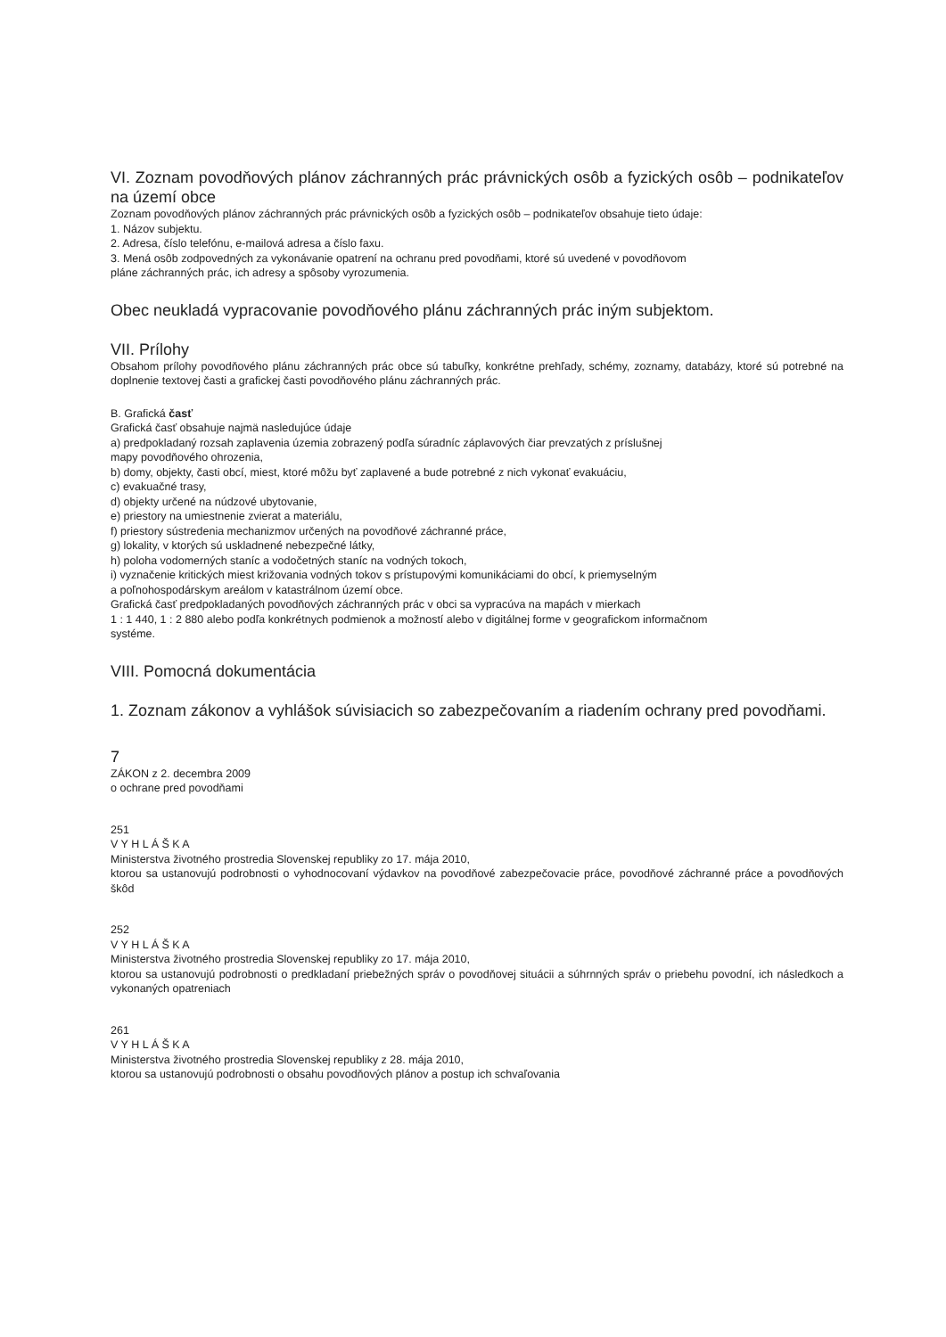VI. Zoznam povodňových plánov záchranných prác právnických osôb a fyzických osôb – podnikateľov na území obce
Zoznam povodňových plánov záchranných prác právnických osôb a fyzických osôb – podnikateľov obsahuje tieto údaje:
1. Názov subjektu.
2. Adresa, číslo telefónu, e-mailová adresa a číslo faxu.
3. Mená osôb zodpovedných za vykonávanie opatrení na ochranu pred povodňami, ktoré sú uvedené v povodňovom
pláne záchranných prác, ich adresy a spôsoby vyrozumenia.
Obec neukladá vypracovanie povodňového plánu záchranných prác iným subjektom.
VII. Prílohy
Obsahom prílohy povodňového plánu záchranných prác obce sú tabuľky, konkrétne prehľady, schémy, zoznamy, databázy, ktoré sú potrebné na doplnenie textovej časti a grafickej časti povodňového plánu záchranných prác.
B. Grafická časť
Grafická časť obsahuje najmä nasledujúce údaje
a) predpokladaný rozsah zaplavenia územia zobrazený podľa súradníc záplavových čiar prevzatých z príslušnej
mapy povodňového ohrozenia,
b) domy, objekty, časti obcí, miest, ktoré môžu byť zaplavené a bude potrebné z nich vykonať evakuáciu,
c) evakuačné trasy,
d) objekty určené na núdzové ubytovanie,
e) priestory na umiestnenie zvierat a materiálu,
f) priestory sústredenia mechanizmov určených na povodňové záchranné práce,
g) lokality, v ktorých sú uskladnené nebezpečné látky,
h) poloha vodomerných staníc a vodočetných staníc na vodných tokoch,
i) vyznačenie kritických miest križovania vodných tokov s prístupovými komunikáciami do obcí, k priemyselným
a poľnohospodárskym areálom v katastrálnom území obce.
Grafická časť predpokladaných povodňových záchranných prác v obci sa vypracúva na mapách v mierkach
1 : 1 440, 1 : 2 880 alebo podľa konkrétnych podmienok a možností alebo v digitálnej forme v geografickom informačnom
systéme.
VIII. Pomocná dokumentácia
1. Zoznam zákonov a vyhlášok súvisiacich so zabezpečovaním a riadením ochrany pred povodňami.
7
ZÁKON z 2. decembra 2009
o ochrane pred povodňami
251
V Y H L Á Š K A
Ministerstva životného prostredia Slovenskej republiky zo 17. mája 2010,
ktorou sa ustanovujú podrobnosti o vyhodnocovaní výdavkov na povodňové zabezpečovacie práce, povodňové záchranné práce a povodňových škôd
252
V Y H L Á Š K A
Ministerstva životného prostredia Slovenskej republiky zo 17. mája 2010,
ktorou sa ustanovujú podrobnosti o predkladaní priebežných správ o povodňovej situácii a súhrnných správ o priebehu povodní, ich následkoch a vykonaných opatreniach
261
V Y H L Á Š K A
Ministerstva životného prostredia Slovenskej republiky z 28. mája 2010,
ktorou sa ustanovujú podrobnosti o obsahu povodňových plánov a postup ich schvaľovania